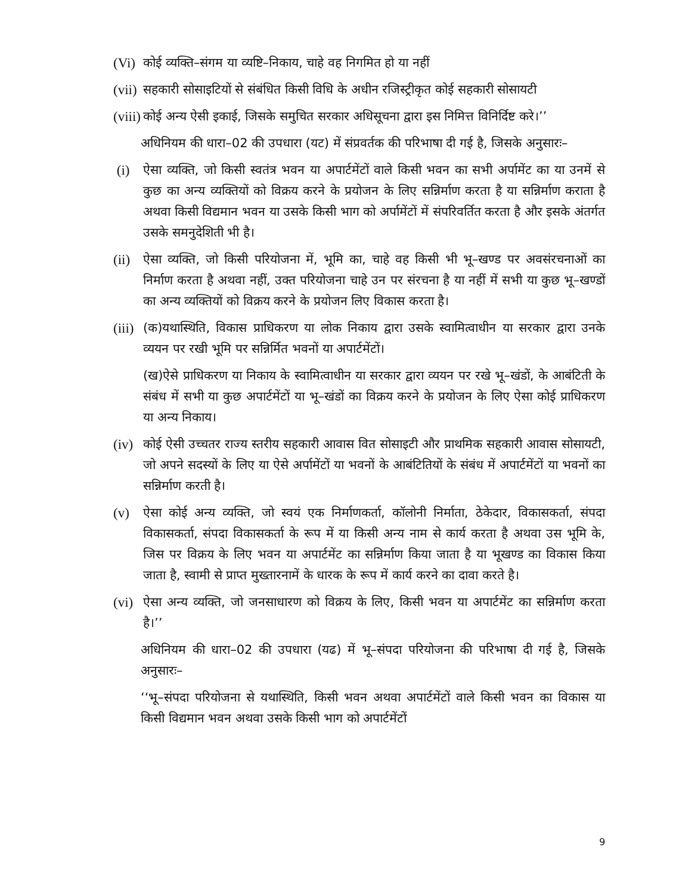(Vi)
कोई व्यक्ति–संगम या व्यष्टि–निकाय, चाहे वह निगमित हो या नहीं
(vii)
सहकारी सोसाइटियों से संबंधित किसी विधि के अधीन रजिस्ट्रीकृत कोई सहकारी सोसायटी
(viii)
कोई अन्य ऐसी इकाई, जिसके समुचित सरकार अधिसूचना द्वारा इस निमित्त विनिर्दिष्ट करे।’’
अधिनियम की धारा–02 की उपधारा (यट) में संप्रवर्तक की परिभाषा दी गई है, जिसके अनुसारः–
(i) ऐसा व्यक्ति, जो किसी स्वतंत्र भवन या अपार्टमेंटों वाले किसी भवन का सभी अर्पामेंट का या उनमें से कुछ का अन्य व्यक्तियों को विक्रय करने के प्रयोजन के लिए सन्निर्माण करता है या सन्निर्माण कराता है अथवा किसी विद्यमान भवन या उसके किसी भाग को अर्पामेंटों में संपरिवर्तित करता है और इसके अंतर्गत उसके समनुदेशिती भी है।
(ii)
ऐसा व्यक्ति, जो किसी परियोजना में, भूमि का, चाहे वह किसी भी भू–खण्ड पर अवसंरचनाओं का निर्माण करता है अथवा नहीं, उक्त परियोजना चाहे उन पर संरचना है या नहीं में सभी या कुछ भू–खण्डों का अन्य व्यक्तियों को विक्रय करने के प्रयोजन लिए विकास करता है।
(iii)
(क)यथास्थिति, विकास प्राधिकरण या लोक निकाय द्वारा उसके स्वामित्वाधीन या सरकार द्वारा उनके व्ययन पर रखी भूमि पर सन्निर्मित भवनों या अपार्टमेंटों।
(ख)ऐसे प्राधिकरण या निकाय के स्वामित्वाधीन या सरकार द्वारा व्ययन पर रखे भू–खंडों, के आबंटिती के संबंध में सभी या कुछ अपार्टमेंटों या भू–खंडों का विक्रय करने के प्रयोजन के लिए ऐसा कोई प्राधिकरण या अन्य निकाय।
(iv)
कोई ऐसी उच्चतर राज्य स्तरीय सहकारी आवास वित सोसाइटी और प्राथमिक सहकारी आवास सोसायटी, जो अपने सदस्यों के लिए या ऐसे अर्पामेंटों या भवनों के आबंटितियों के संबंध में अपार्टमेंटों या भवनों का सन्निर्माण करती है।
(v) ऐसा कोई अन्य व्यक्ति, जो स्वयं एक निर्माणकर्ता, कॉलोनी निर्माता, ठेकेदार, विकासकर्ता, संपदा विकासकर्ता, संपदा विकासकर्ता के रूप में या किसी अन्य नाम से कार्य करता है अथवा उस भूमि के, जिस पर विक्रय के लिए भवन या अपार्टमेंट का सन्निर्माण किया जाता है या भूखण्ड का विकास किया जाता है, स्वामी से प्राप्त मुख्तारनामें के धारक के रूप में कार्य करने का दावा करते है।
(vi)
ऐसा अन्य व्यक्ति, जो जनसाधारण को विक्रय के लिए, किसी भवन या अपार्टमेंट का सन्निर्माण करता है।’’
अधिनियम की धारा–02 की उपधारा (यढ) में भू–संपदा परियोजना की परिभाषा दी गई है, जिसके अनुसारः–
‘‘भू–संपदा परियोजना से यथास्थिति, किसी भवन अथवा अपार्टमेंटों वाले किसी भवन का विकास या किसी विद्यमान भवन अथवा उसके किसी भाग को अपार्टमेंटों
9